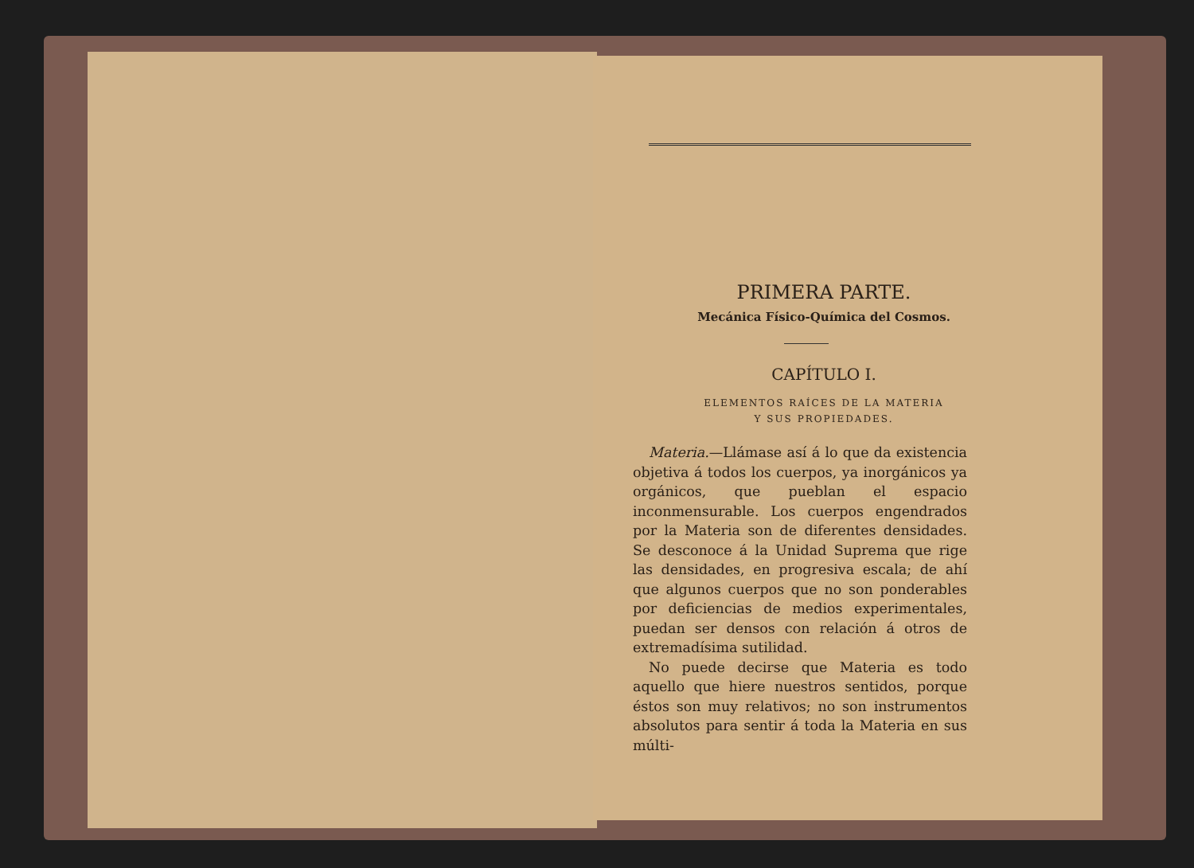PRIMERA PARTE.
Mecánica Físico-Química del Cosmos.
CAPÍTULO I.
ELEMENTOS RAÍCES DE LA MATERIA
Y SUS PROPIEDADES.
Materia.—Llámase así á lo que da existencia objetiva á todos los cuerpos, ya inorgánicos ya orgánicos, que pueblan el espacio inconmensurable. Los cuerpos engendrados por la Materia son de diferentes densidades. Se desconoce á la Unidad Suprema que rige las densidades, en progresiva escala; de ahí que algunos cuerpos que no son ponderables por deficiencias de medios experimentales, puedan ser densos con relación á otros de extremadísima sutilidad.
No puede decirse que Materia es todo aquello que hiere nuestros sentidos, porque éstos son muy relativos; no son instrumentos absolutos para sentir á toda la Materia en sus múlti-